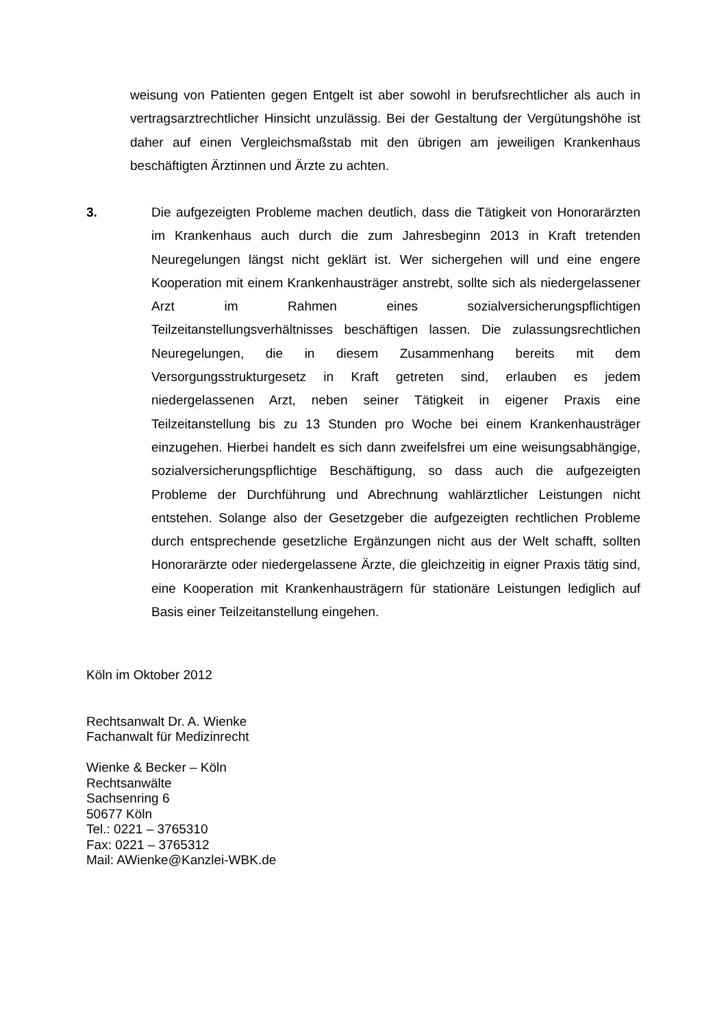weisung von Patienten gegen Entgelt ist aber sowohl in berufsrechtlicher als auch in vertragsarztrechtlicher Hinsicht unzulässig. Bei der Gestaltung der Vergütungshöhe ist daher auf einen Vergleichsmaßstab mit den übrigen am jeweiligen Krankenhaus beschäftigten Ärztinnen und Ärzte zu achten.
3. Die aufgezeigten Probleme machen deutlich, dass die Tätigkeit von Honorarärzten im Krankenhaus auch durch die zum Jahresbeginn 2013 in Kraft tretenden Neuregelungen längst nicht geklärt ist. Wer sichergehen will und eine engere Kooperation mit einem Krankenhausträger anstrebt, sollte sich als niedergelassener Arzt im Rahmen eines sozialversicherungspflichtigen Teilzeitanstellungsverhältnisses beschäftigen lassen. Die zulassungsrechtlichen Neuregelungen, die in diesem Zusammenhang bereits mit dem Versorgungsstrukturgesetz in Kraft getreten sind, erlauben es jedem niedergelassenen Arzt, neben seiner Tätigkeit in eigener Praxis eine Teilzeitanstellung bis zu 13 Stunden pro Woche bei einem Krankenhausträger einzugehen. Hierbei handelt es sich dann zweifelsfrei um eine weisungsabhängige, sozialversicherungspflichtige Beschäftigung, so dass auch die aufgezeigten Probleme der Durchführung und Abrechnung wahlärztlicher Leistungen nicht entstehen. Solange also der Gesetzgeber die aufgezeigten rechtlichen Probleme durch entsprechende gesetzliche Ergänzungen nicht aus der Welt schafft, sollten Honorarärzte oder niedergelassene Ärzte, die gleichzeitig in eigner Praxis tätig sind, eine Kooperation mit Krankenhausträgern für stationäre Leistungen lediglich auf Basis einer Teilzeitanstellung eingehen.
Köln im Oktober 2012
Rechtsanwalt Dr. A. Wienke
Fachanwalt für Medizinrecht
Wienke & Becker – Köln
Rechtsanwälte
Sachsenring 6
50677 Köln
Tel.: 0221 – 3765310
Fax: 0221 – 3765312
Mail: AWienke@Kanzlei-WBK.de